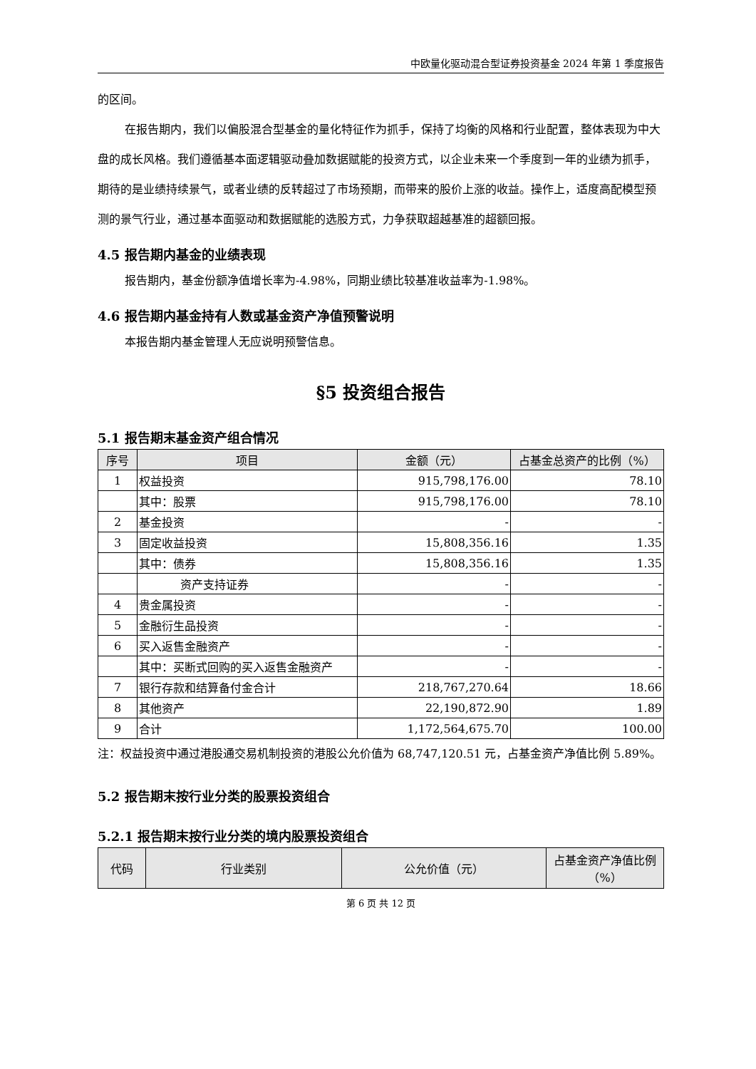中欧量化驱动混合型证券投资基金 2024 年第 1 季度报告
的区间。
在报告期内，我们以偏股混合型基金的量化特征作为抓手，保持了均衡的风格和行业配置，整体表现为中大盘的成长风格。我们遵循基本面逻辑驱动叠加数据赋能的投资方式，以企业未来一个季度到一年的业绩为抓手，期待的是业绩持续景气，或者业绩的反转超过了市场预期，而带来的股价上涨的收益。操作上，适度高配模型预测的景气行业，通过基本面驱动和数据赋能的选股方式，力争获取超越基准的超额回报。
4.5 报告期内基金的业绩表现
报告期内，基金份额净值增长率为-4.98%，同期业绩比较基准收益率为-1.98%。
4.6 报告期内基金持有人数或基金资产净值预警说明
本报告期内基金管理人无应说明预警信息。
§5 投资组合报告
5.1 报告期末基金资产组合情况
| 序号 | 项目 | 金额（元） | 占基金总资产的比例（%） |
| --- | --- | --- | --- |
| 1 | 权益投资 | 915,798,176.00 | 78.10 |
| | 其中：股票 | 915,798,176.00 | 78.10 |
| 2 | 基金投资 | - | - |
| 3 | 固定收益投资 | 15,808,356.16 | 1.35 |
| | 其中：债券 | 15,808,356.16 | 1.35 |
| | 资产支持证券 | - | - |
| 4 | 贵金属投资 | - | - |
| 5 | 金融衍生品投资 | - | - |
| 6 | 买入返售金融资产 | - | - |
| | 其中：买断式回购的买入返售金融资产 | - | - |
| 7 | 银行存款和结算备付金合计 | 218,767,270.64 | 18.66 |
| 8 | 其他资产 | 22,190,872.90 | 1.89 |
| 9 | 合计 | 1,172,564,675.70 | 100.00 |
注：权益投资中通过港股通交易机制投资的港股公允价值为 68,747,120.51 元，占基金资产净值比例 5.89%。
5.2 报告期末按行业分类的股票投资组合
5.2.1 报告期末按行业分类的境内股票投资组合
| 代码 | 行业类别 | 公允价值（元） | 占基金资产净值比例（%） |
| --- | --- | --- | --- |
第 6 页 共 12 页